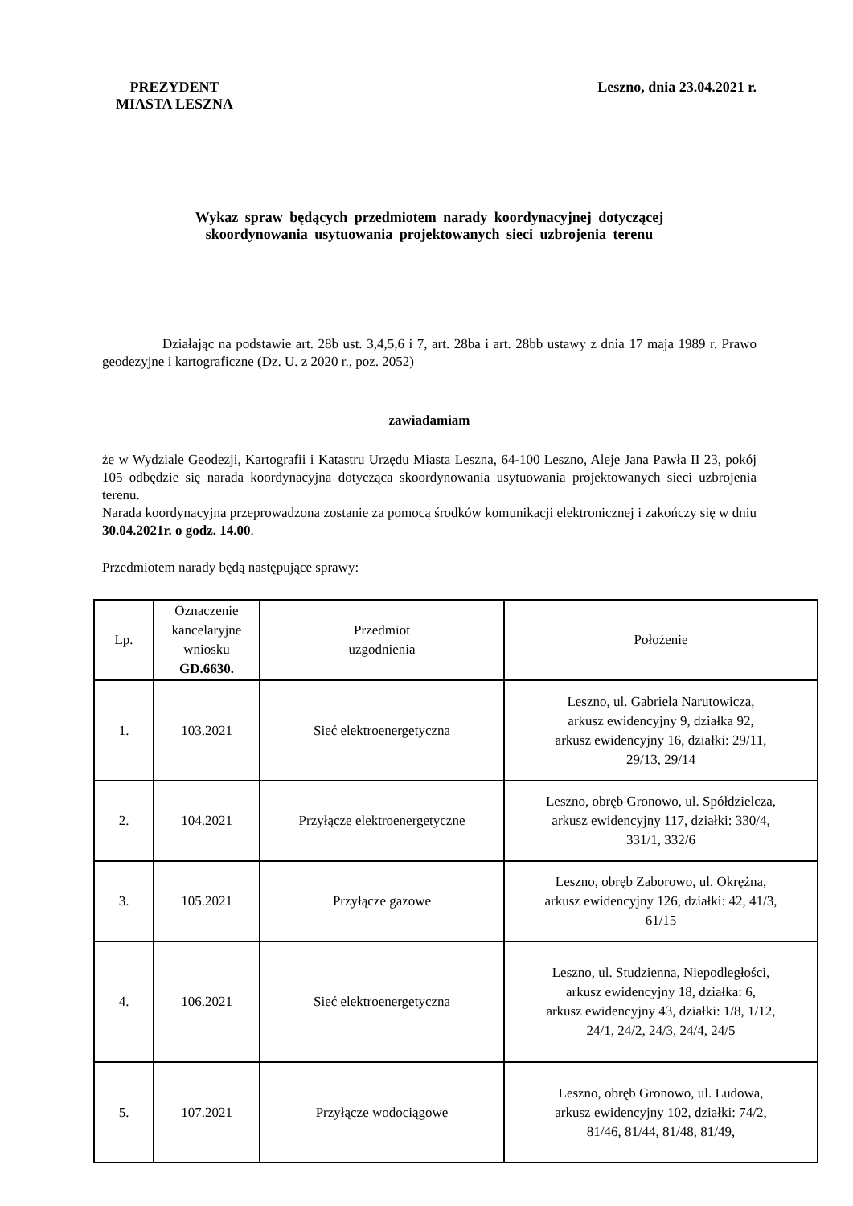PREZYDENT
MIASTA LESZNA
Leszno, dnia 23.04.2021 r.
Wykaz spraw będących przedmiotem narady koordynacyjnej dotyczącej
skoordynowania usytuowania projektowanych sieci uzbrojenia terenu
Działając na podstawie art. 28b ust. 3,4,5,6 i 7, art. 28ba i art. 28bb ustawy z dnia 17 maja 1989 r. Prawo geodezyjne i kartograficzne (Dz. U. z 2020 r., poz. 2052)
zawiadamiam
że w Wydziale Geodezji, Kartografii i Katastru Urzędu Miasta Leszna, 64-100 Leszno, Aleje Jana Pawła II 23, pokój 105 odbędzie się narada koordynacyjna dotycząca skoordynowania usytuowania projektowanych sieci uzbrojenia terenu.
Narada koordynacyjna przeprowadzona zostanie za pomocą środków komunikacji elektronicznej i zakończy się w dniu 30.04.2021r. o godz. 14.00.
Przedmiotem narady będą następujące sprawy:
| Lp. | Oznaczenie kancelaryjne wniosku GD.6630. | Przedmiot uzgodnienia | Położenie |
| 1. | 103.2021 | Sieć elektroenergetyczna | Leszno, ul. Gabriela Narutowicza, arkusz ewidencyjny 9, działka 92, arkusz ewidencyjny 16, działki: 29/11, 29/13, 29/14 |
| 2. | 104.2021 | Przyłącze elektroenergetyczne | Leszno, obręb Gronowo, ul. Spółdzielcza, arkusz ewidencyjny 117, działki: 330/4, 331/1, 332/6 |
| 3. | 105.2021 | Przyłącze gazowe | Leszno, obręb Zaborowo, ul. Okrężna, arkusz ewidencyjny 126, działki: 42, 41/3, 61/15 |
| 4. | 106.2021 | Sieć elektroenergetyczna | Leszno, ul. Studzienna, Niepodległości, arkusz ewidencyjny 18, działka: 6, arkusz ewidencyjny 43, działki: 1/8, 1/12, 24/1, 24/2, 24/3, 24/4, 24/5 |
| 5. | 107.2021 | Przyłącze wodociągowe | Leszno, obręb Gronowo, ul. Ludowa, arkusz ewidencyjny 102, działki: 74/2, 81/46, 81/44, 81/48, 81/49, |